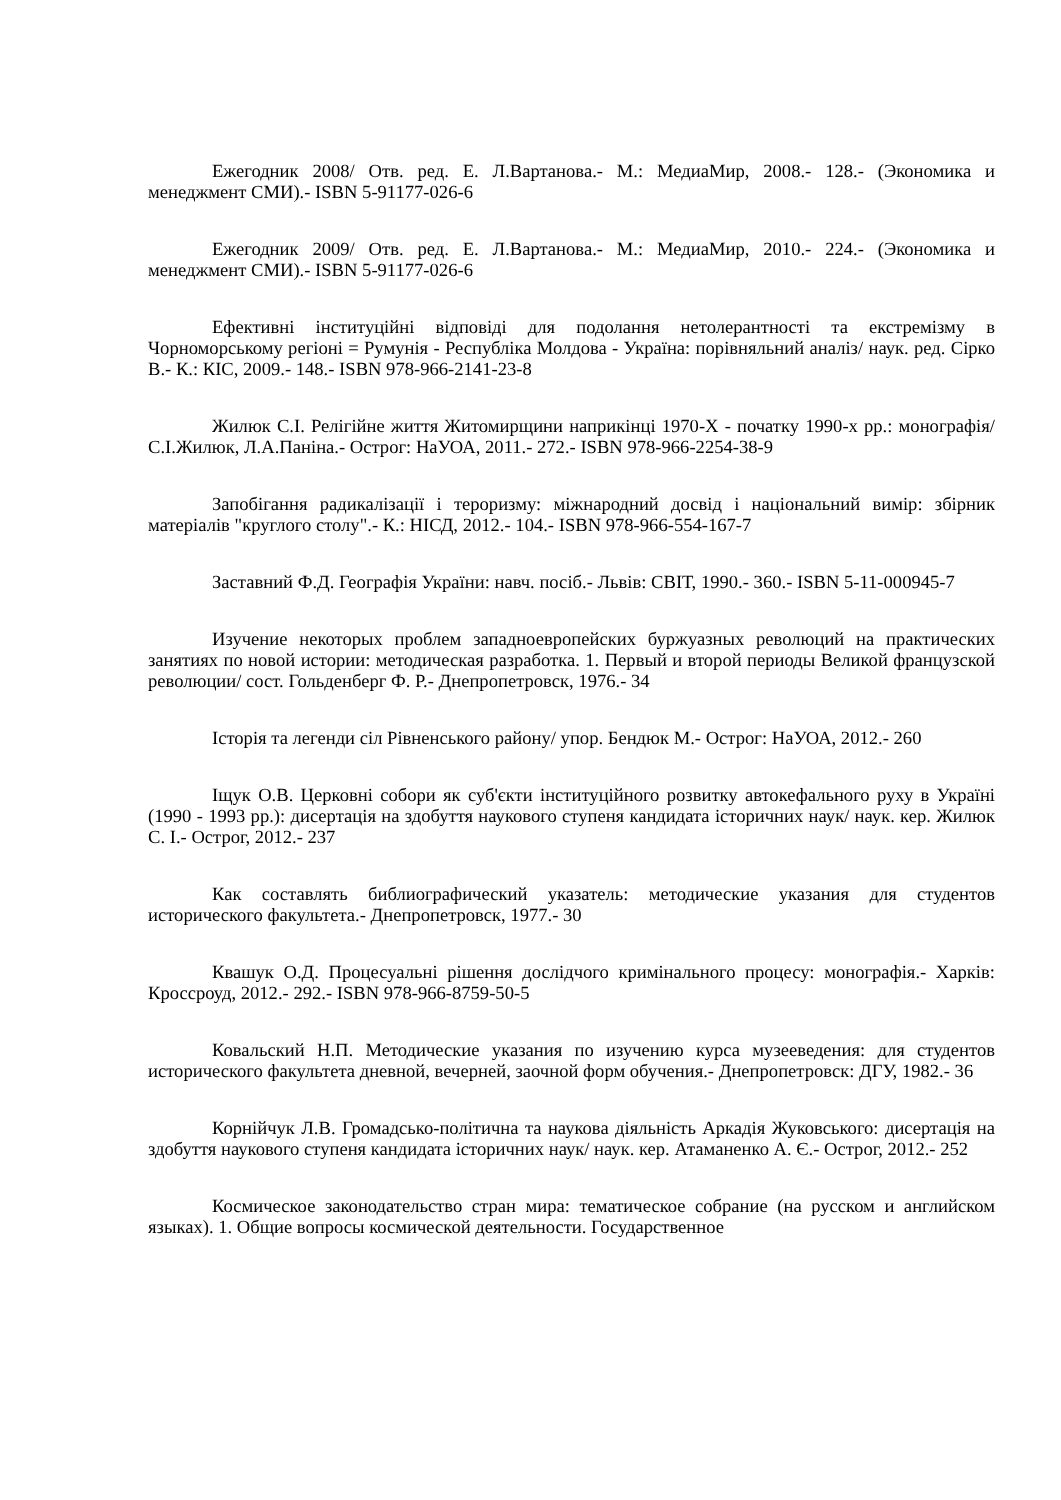Ежегодник 2008/ Отв. ред. Е. Л.Вартанова.- М.: МедиаМир, 2008.- 128.- (Экономика и менеджмент СМИ).- ISBN 5-91177-026-6
Ежегодник 2009/ Отв. ред. Е. Л.Вартанова.- М.: МедиаМир, 2010.- 224.- (Экономика и менеджмент СМИ).- ISBN 5-91177-026-6
Ефективні інституційні відповіді для подолання нетолерантності та екстремізму в Чорноморському регіоні = Румунія - Республіка Молдова - Україна: порівняльний аналіз/ наук. ред. Сірко В.- К.: КІС, 2009.- 148.- ISBN 978-966-2141-23-8
Жилюк С.І. Релігійне життя Житомирщини наприкінці 1970-Х - початку 1990-х рр.: монографія/ С.І.Жилюк, Л.А.Паніна.- Острог: НаУОА, 2011.- 272.- ISBN 978-966-2254-38-9
Запобігання радикалізації і тероризму: міжнародний досвід і національний вимір: збірник матеріалів "круглого столу".- К.: НІСД, 2012.- 104.- ISBN 978-966-554-167-7
Заставний Ф.Д. Географія України: навч. посіб.- Львів: СВІТ, 1990.- 360.- ISBN 5-11-000945-7
Изучение некоторых проблем западноевропейских буржуазных революций на практических занятиях по новой истории: методическая разработка. 1. Первый и второй периоды Великой французской революции/ сост. Гольденберг Ф. Р.- Днепропетровск, 1976.- 34
Історія та легенди сіл Рівненського району/ упор. Бендюк М.- Острог: НаУОА, 2012.- 260
Іщук О.В. Церковні собори як суб'єкти інституційного розвитку автокефального руху в Україні (1990 - 1993 рр.): дисертація на здобуття наукового ступеня кандидата історичних наук/ наук. кер. Жилюк С. І.- Острог, 2012.- 237
Как составлять библиографический указатель: методические указания для студентов исторического факультета.- Днепропетровск, 1977.- 30
Квашук О.Д. Процесуальні рішення дослідчого кримінального процесу: монографія.- Харків: Кроссроуд, 2012.- 292.- ISBN 978-966-8759-50-5
Ковальский Н.П. Методические указания по изучению курса музееведения: для студентов исторического факультета дневной, вечерней, заочной форм обучения.- Днепропетровск: ДГУ, 1982.- 36
Корнійчук Л.В. Громадсько-політична та наукова діяльність Аркадія Жуковського: дисертація на здобуття наукового ступеня кандидата історичних наук/ наук. кер. Атаманенко А. Є.- Острог, 2012.- 252
Космическое законодательство стран мира: тематическое собрание (на русском и английском языках). 1. Общие вопросы космической деятельности. Государственное